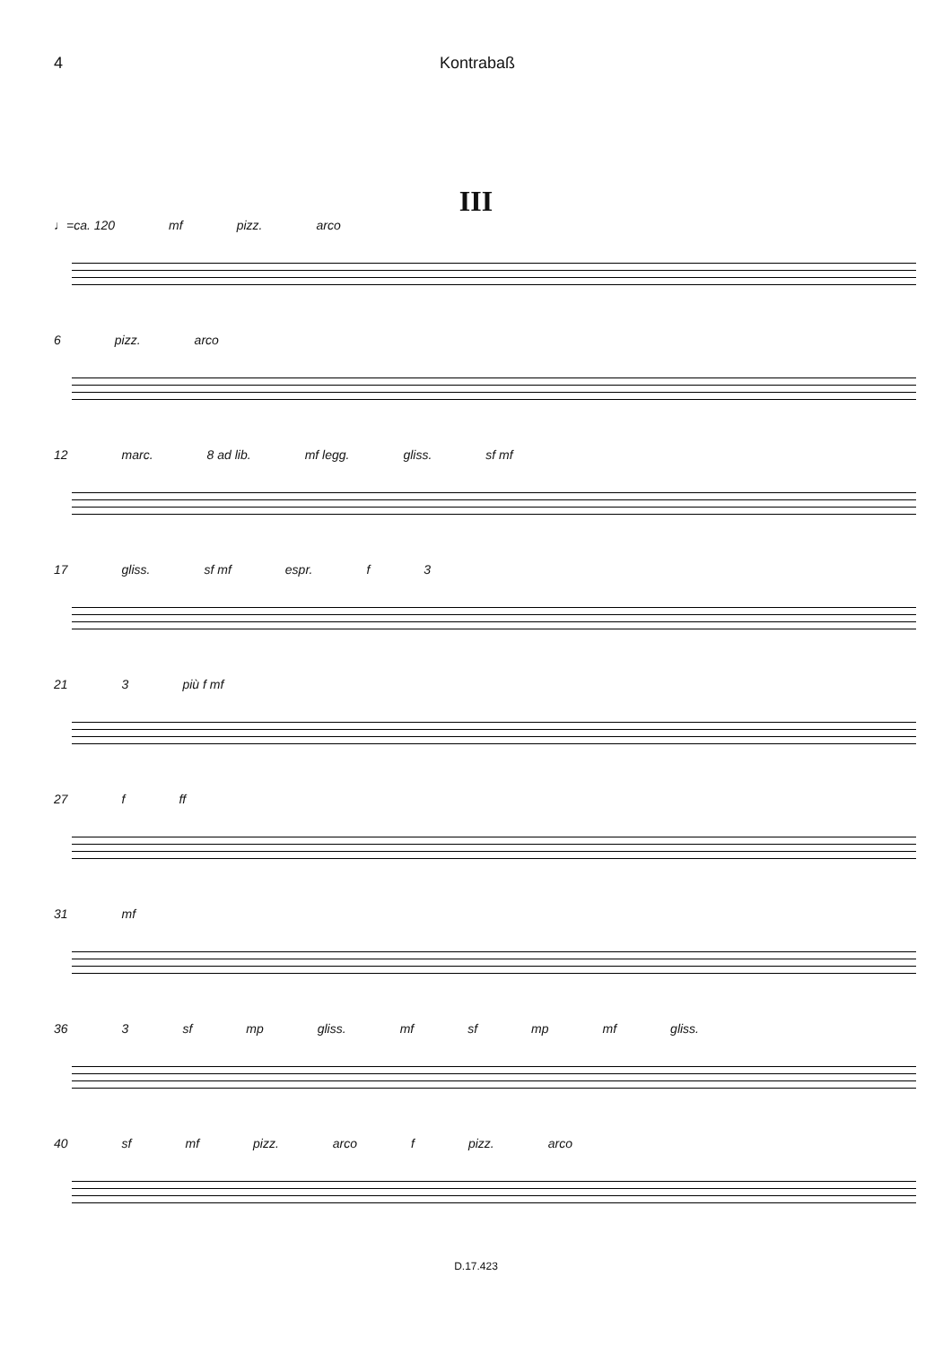4 Kontrabaß
III
♩=ca. 120 mf pizz. arco
6 pizz. arco
12 marc. 8 ad lib. mf legg. gliss. sf mf
17 gliss. sf mf espr. f 3
21 3 più f mf
27 f ff
31 mf
36 3 sf mp gliss. mf sf mp mf gliss.
40 sf mf pizz. arco f pizz. arco
D.17.423